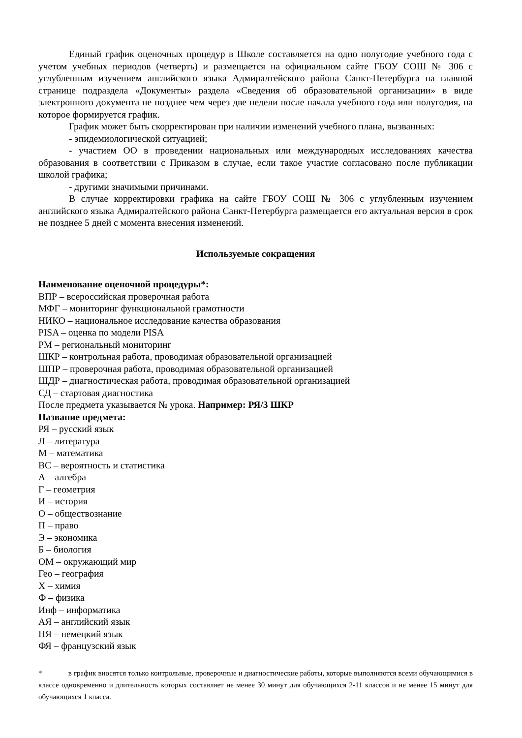Единый график оценочных процедур в Школе составляется на одно полугодие учебного года с учетом учебных периодов (четверть) и размещается на официальном сайте ГБОУ СОШ № 306 с углубленным изучением английского языка Адмиралтейского района Санкт-Петербурга на главной странице подраздела «Документы» раздела «Сведения об образовательной организации» в виде электронного документа не позднее чем через две недели после начала учебного года или полугодия, на которое формируется график.
График может быть скорректирован при наличии изменений учебного плана, вызванных:
- эпидемиологической ситуацией;
- участием ОО в проведении национальных или международных исследованиях качества образования в соответствии с Приказом в случае, если такое участие согласовано после публикации школой графика;
- другими значимыми причинами.
В случае корректировки графика на сайте ГБОУ СОШ № 306 с углубленным изучением английского языка Адмиралтейского района Санкт-Петербурга размещается его актуальная версия в срок не позднее 5 дней с момента внесения изменений.
Используемые сокращения
Наименование оценочной процедуры*:
ВПР – всероссийская проверочная работа
МФГ – мониторинг функциональной грамотности
НИКО – национальное исследование качества образования
PISA – оценка по модели PISA
РМ – региональный мониторинг
ШКР – контрольная работа, проводимая образовательной организацией
ШПР – проверочная работа, проводимая образовательной организацией
ШДР – диагностическая работа, проводимая образовательной организацией
СД – стартовая диагностика
После предмета указывается № урока. Например: РЯ/3 ШКР
Название предмета:
РЯ – русский язык
Л – литература
М – математика
ВС – вероятность и статистика
А – алгебра
Г – геометрия
И – история
О – обществознание
П – право
Э – экономика
Б – биология
ОМ – окружающий мир
Гео – география
Х – химия
Ф – физика
Инф – информатика
АЯ – английский язык
НЯ – немецкий язык
ФЯ – французский язык
* в график вносятся только контрольные, проверочные и диагностические работы, которые выполняются всеми обучающимися в классе одновременно и длительность которых составляет не менее 30 минут для обучающихся 2-11 классов и не менее 15 минут для обучающихся 1 класса.